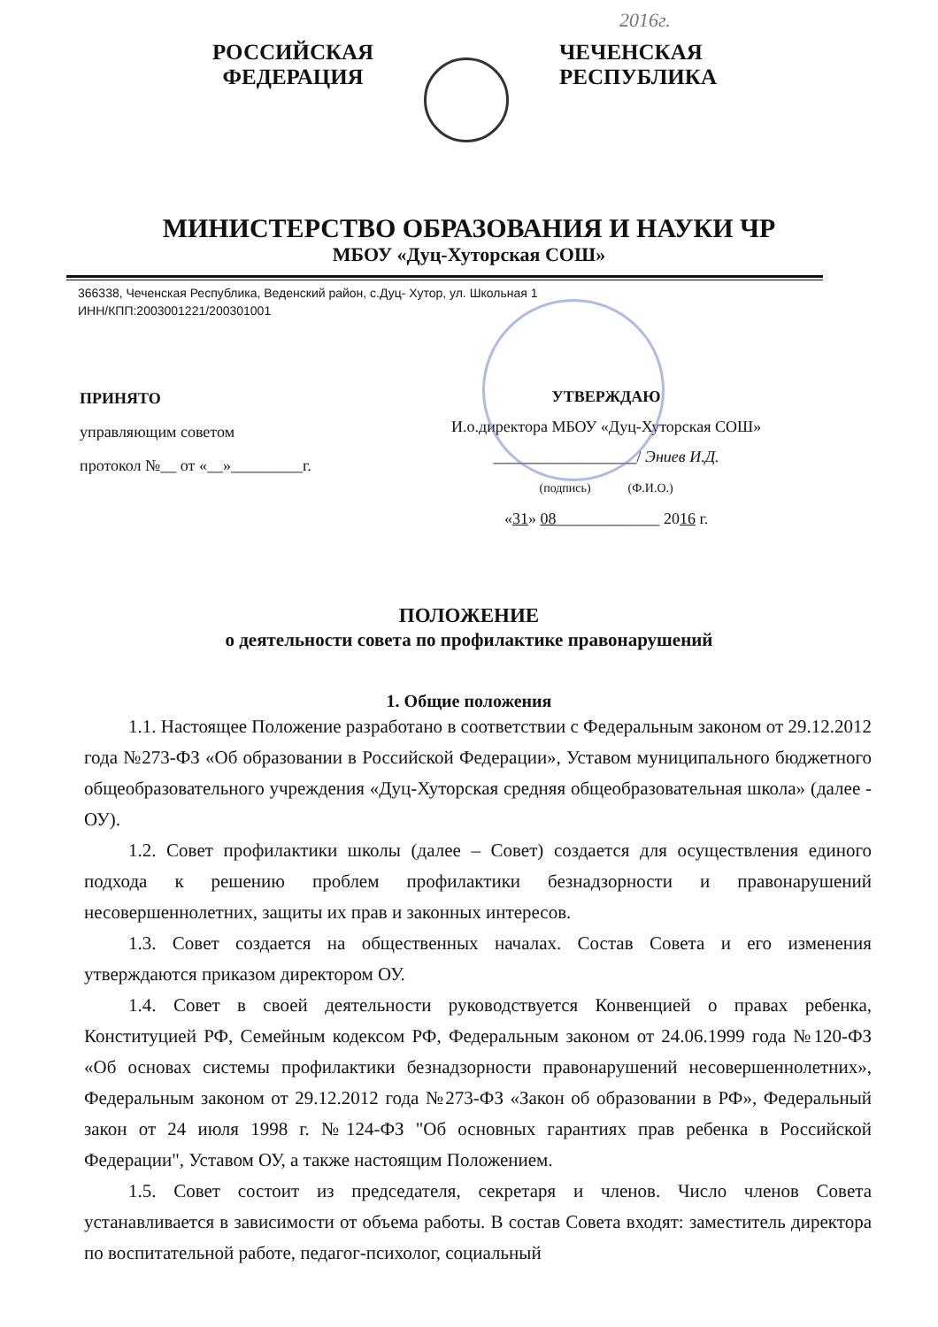2016г.
РОССИЙСКАЯ
ФЕДЕРАЦИЯ
ЧЕЧЕНСКАЯ
РЕСПУБЛИКА
МИНИСТЕРСТВО ОБРАЗОВАНИЯ И НАУКИ ЧР
МБОУ «Дуц-Хуторская СОШ»
366338, Чеченская Республика, Веденский район, с.Дуц- Хутор, ул. Школьная 1
ИНН/КПП:2003001221/200301001
ПРИНЯТО
управляющим советом
протокол №__ от «__»_________г.
УТВЕРЖДАЮ
И.о.директора МБОУ «Дуц-Хуторская СОШ»
__________________/ Эниев И.Д.
(подпись) (Ф.И.О.)
«31» 08_____________ 2016 г.
ПОЛОЖЕНИЕ
о деятельности совета по профилактике правонарушений
1. Общие положения
1.1. Настоящее Положение разработано в соответствии с Федеральным законом от 29.12.2012 года №273-ФЗ «Об образовании в Российской Федерации», Уставом муниципального бюджетного общеобразовательного учреждения «Дуц-Хуторская средняя общеобразовательная школа» (далее - ОУ).
1.2. Совет профилактики школы (далее – Совет) создается для осуществления единого подхода к решению проблем профилактики безнадзорности и правонарушений несовершеннолетних, защиты их прав и законных интересов.
1.3. Совет создается на общественных началах. Состав Совета и его изменения утверждаются приказом директором ОУ.
1.4. Совет в своей деятельности руководствуется Конвенцией о правах ребенка, Конституцией РФ, Семейным кодексом РФ, Федеральным законом от 24.06.1999 года №120-ФЗ «Об основах системы профилактики безнадзорности правонарушений несовершеннолетних», Федеральным законом от 29.12.2012 года №273-ФЗ «Закон об образовании в РФ», Федеральный закон от 24 июля 1998 г. №124-ФЗ "Об основных гарантиях прав ребенка в Российской Федерации", Уставом ОУ, а также настоящим Положением.
1.5. Совет состоит из председателя, секретаря и членов. Число членов Совета устанавливается в зависимости от объема работы. В состав Совета входят: заместитель директора по воспитательной работе, педагог-психолог, социальный